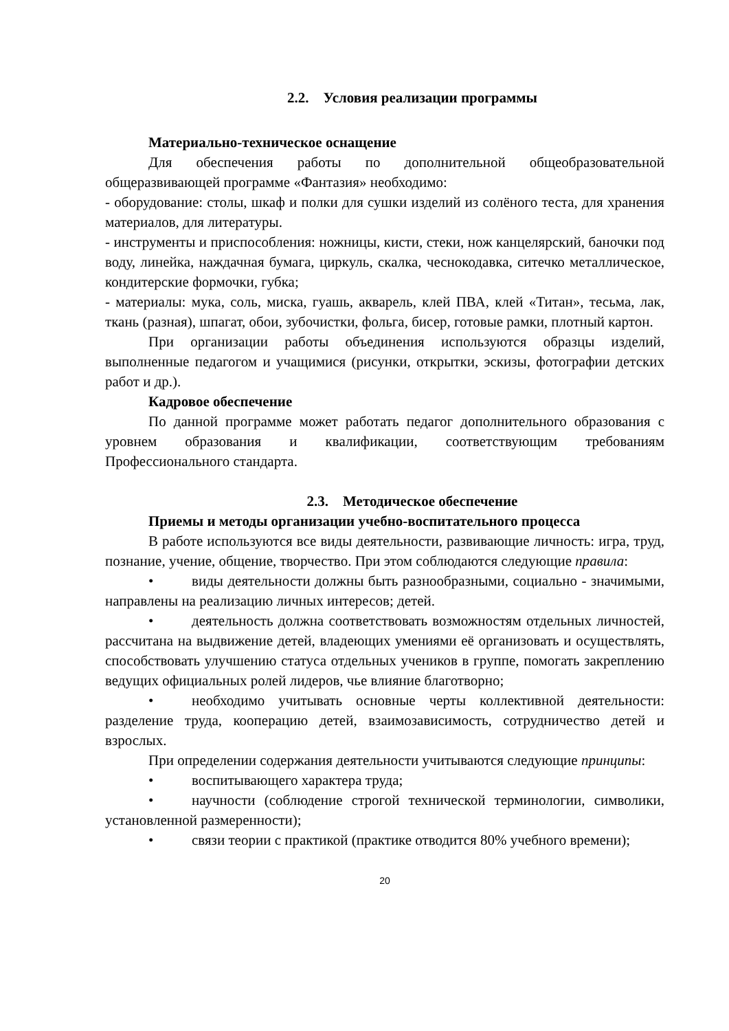2.2. Условия реализации программы
Материально-техническое оснащение
Для обеспечения работы по дополнительной общеобразовательной общеразвивающей программе «Фантазия» необходимо:
- оборудование: столы, шкаф и полки для сушки изделий из солёного теста, для хранения материалов, для литературы.
- инструменты и приспособления: ножницы, кисти, стеки, нож канцелярский, баночки под воду, линейка, наждачная бумага, циркуль, скалка, чеснокодавка, ситечко металлическое, кондитерские формочки, губка;
- материалы: мука, соль, миска, гуашь, акварель, клей ПВА, клей «Титан», тесьма, лак, ткань (разная), шпагат, обои, зубочистки, фольга, бисер, готовые рамки, плотный картон.
При организации работы объединения используются образцы изделий, выполненные педагогом и учащимися (рисунки, открытки, эскизы, фотографии детских работ и др.).
Кадровое обеспечение
По данной программе может работать педагог дополнительного образования с уровнем образования и квалификации, соответствующим требованиям Профессионального стандарта.
2.3. Методическое обеспечение
Приемы и методы организации учебно-воспитательного процесса
В работе используются все виды деятельности, развивающие личность: игра, труд, познание, учение, общение, творчество. При этом соблюдаются следующие правила:
• виды деятельности должны быть разнообразными, социально - значимыми, направлены на реализацию личных интересов; детей.
• деятельность должна соответствовать возможностям отдельных личностей, рассчитана на выдвижение детей, владеющих умениями её организовать и осуществлять, способствовать улучшению статуса отдельных учеников в группе, помогать закреплению ведущих официальных ролей лидеров, чье влияние благотворно;
• необходимо учитывать основные черты коллективной деятельности: разделение труда, кооперацию детей, взаимозависимость, сотрудничество детей и взрослых.
При определении содержания деятельности учитываются следующие принципы:
• воспитывающего характера труда;
• научности (соблюдение строгой технической терминологии, символики, установленной размеренности);
• связи теории с практикой (практике отводится 80% учебного времени);
20